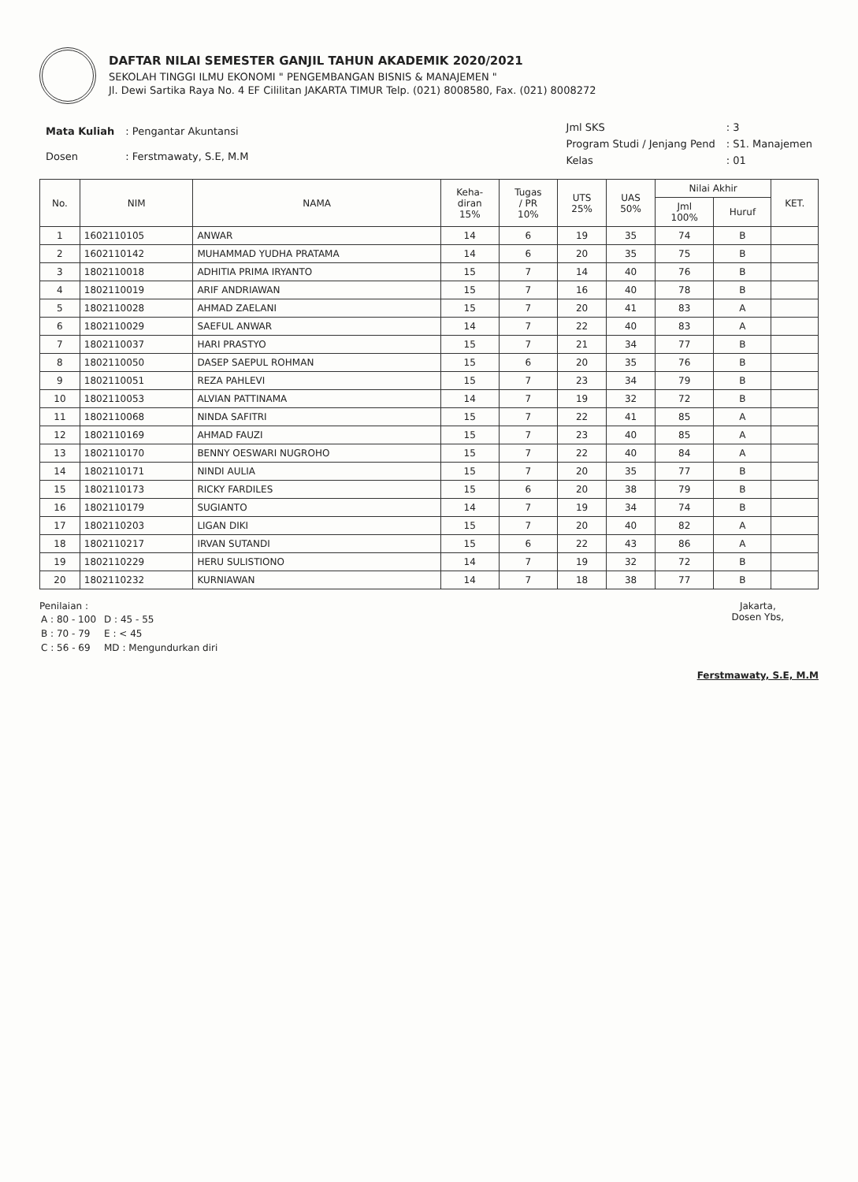DAFTAR NILAI SEMESTER GANJIL TAHUN AKADEMIK 2020/2021
SEKOLAH TINGGI ILMU EKONOMI " PENGEMBANGAN BISNIS & MANAJEMEN "
Jl. Dewi Sartika Raya No. 4 EF Cililitan JAKARTA TIMUR Telp. (021) 8008580, Fax. (021) 8008272
| Mata Kuliah | : Pengantar Akuntansi |
| Dosen | : Ferstmawaty, S.E, M.M |
| Jml SKS | : 3 |
| Program Studi / Jenjang Pend | : S1. Manajemen |
| Kelas | : 01 |
| No. | NIM | NAMA | Keha- diran 15% | Tugas / PR 10% | UTS 25% | UAS 50% | Nilai Akhir | | KET. |
| --- | --- | --- | --- | --- | --- | --- | --- | --- | --- |
| | | | | | | | Jml 100% | Huruf | |
| 1 | 1602110105 | ANWAR | 14 | 6 | 19 | 35 | 74 | B | |
| 2 | 1602110142 | MUHAMMAD YUDHA PRATAMA | 14 | 6 | 20 | 35 | 75 | B | |
| 3 | 1802110018 | ADHITIA PRIMA IRYANTO | 15 | 7 | 14 | 40 | 76 | B | |
| 4 | 1802110019 | ARIF ANDRIAWAN | 15 | 7 | 16 | 40 | 78 | B | |
| 5 | 1802110028 | AHMAD ZAELANI | 15 | 7 | 20 | 41 | 83 | A | |
| 6 | 1802110029 | SAEFUL ANWAR | 14 | 7 | 22 | 40 | 83 | A | |
| 7 | 1802110037 | HARI PRASTYO | 15 | 7 | 21 | 34 | 77 | B | |
| 8 | 1802110050 | DASEP SAEPUL ROHMAN | 15 | 6 | 20 | 35 | 76 | B | |
| 9 | 1802110051 | REZA PAHLEVI | 15 | 7 | 23 | 34 | 79 | B | |
| 10 | 1802110053 | ALVIAN PATTINAMA | 14 | 7 | 19 | 32 | 72 | B | |
| 11 | 1802110068 | NINDA SAFITRI | 15 | 7 | 22 | 41 | 85 | A | |
| 12 | 1802110169 | AHMAD FAUZI | 15 | 7 | 23 | 40 | 85 | A | |
| 13 | 1802110170 | BENNY OESWARI NUGROHO | 15 | 7 | 22 | 40 | 84 | A | |
| 14 | 1802110171 | NINDI AULIA | 15 | 7 | 20 | 35 | 77 | B | |
| 15 | 1802110173 | RICKY FARDILES | 15 | 6 | 20 | 38 | 79 | B | |
| 16 | 1802110179 | SUGIANTO | 14 | 7 | 19 | 34 | 74 | B | |
| 17 | 1802110203 | LIGAN DIKI | 15 | 7 | 20 | 40 | 82 | A | |
| 18 | 1802110217 | IRVAN SUTANDI | 15 | 6 | 22 | 43 | 86 | A | |
| 19 | 1802110229 | HERU SULISTIONO | 14 | 7 | 19 | 32 | 72 | B | |
| 20 | 1802110232 | KURNIAWAN | 14 | 7 | 18 | 38 | 77 | B | |
Penilaian :
| A : 80 - 100 | D : 45 - 55 |
| B : 70 - 79 | E : < 45 |
| C : 56 - 69 | MD : Mengundurkan diri |
Jakarta,
Dosen Ybs,
Ferstmawaty, S.E, M.M